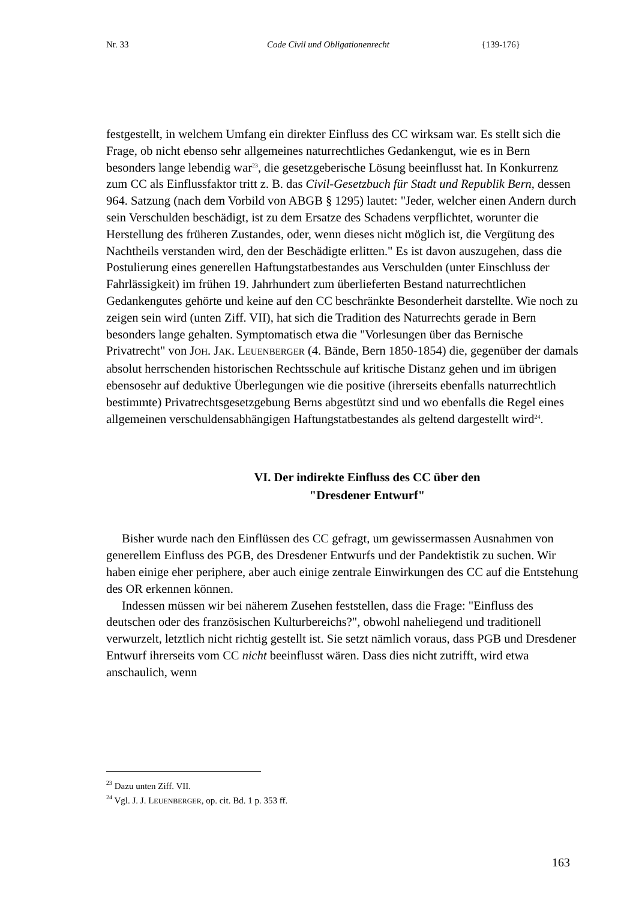Nr. 33 Code Civil und Obligationenrecht {139-176}
festgestellt, in welchem Umfang ein direkter Einfluss des CC wirksam war. Es stellt sich die Frage, ob nicht ebenso sehr allgemeines naturrechtliches Gedankengut, wie es in Bern besonders lange lebendig war<sup>23</sup>, die gesetzgeberische Lösung beeinflusst hat. In Konkurrenz zum CC als Einflussfaktor tritt z. B. das Civil-Gesetzbuch für Stadt und Republik Bern, dessen 964. Satzung (nach dem Vorbild von ABGB § 1295) lautet: "Jeder, welcher einen Andern durch sein Verschulden beschädigt, ist zu dem Ersatze des Schadens verpflichtet, worunter die Herstellung des früheren Zustandes, oder, wenn dieses nicht möglich ist, die Vergütung des Nachtheils verstanden wird, den der Beschädigte erlitten." Es ist davon auszugehen, dass die Postulierung eines generellen Haftungstatbestandes aus Verschulden (unter Einschluss der Fahrlässigkeit) im frühen 19. Jahrhundert zum überlieferten Bestand naturrechtlichen Gedankengutes gehörte und keine auf den CC beschränkte Besonderheit darstellte. Wie noch zu zeigen sein wird (unten Ziff. VII), hat sich die Tradition des Naturrechts gerade in Bern besonders lange gehalten. Symptomatisch etwa die "Vorlesungen über das Bernische Privatrecht" von JOH. JAK. LEUENBERGER (4. Bände, Bern 1850-1854) die, gegenüber der damals absolut herrschenden historischen Rechtsschule auf kritische Distanz gehen und im übrigen ebensosehr auf deduktive Überlegungen wie die positive (ihrerseits ebenfalls naturrechtlich bestimmte) Privatrechtsgesetzgebung Berns abgestützt sind und wo ebenfalls die Regel eines allgemeinen verschuldensabhängigen Haftungstatbestandes als geltend dargestellt wird<sup>24</sup>.
VI. Der indirekte Einfluss des CC über den
"Dresdener Entwurf"
Bisher wurde nach den Einflüssen des CC gefragt, um gewissermassen Ausnahmen von generellem Einfluss des PGB, des Dresdener Entwurfs und der Pandektistik zu suchen. Wir haben einige eher periphere, aber auch einige zentrale Einwirkungen des CC auf die Entstehung des OR erkennen können.
Indessen müssen wir bei näherem Zusehen feststellen, dass die Frage: "Einfluss des deutschen oder des französischen Kulturbereichs?", obwohl naheliegend und traditionell verwurzelt, letztlich nicht richtig gestellt ist. Sie setzt nämlich voraus, dass PGB und Dresdener Entwurf ihrerseits vom CC nicht beeinflusst wären. Dass dies nicht zutrifft, wird etwa anschaulich, wenn
<sup>23</sup> Dazu unten Ziff. VII.
<sup>24</sup> Vgl. J. J. LEUENBERGER, op. cit. Bd. 1 p. 353 ff.
163